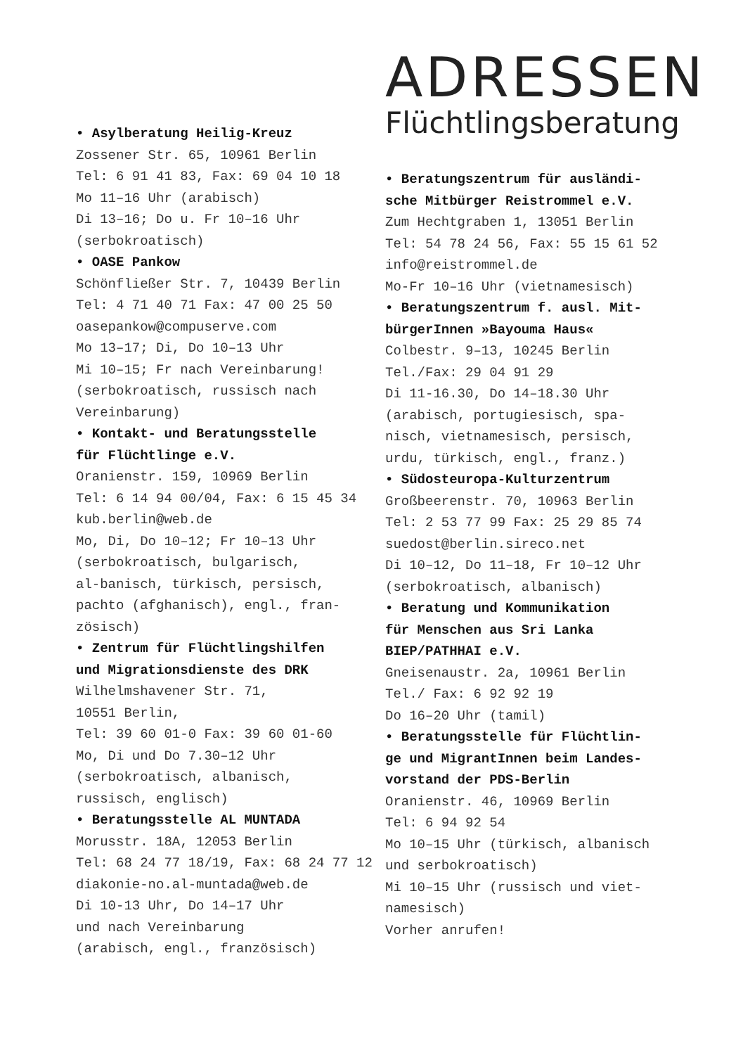• Asylberatung Heilig-Kreuz
Zossener Str. 65, 10961 Berlin
Tel: 6 91 41 83, Fax: 69 04 10 18
Mo 11–16 Uhr (arabisch)
Di 13–16; Do u. Fr 10–16 Uhr
(serbokroatisch)
• OASE Pankow
Schönfließer Str. 7, 10439 Berlin
Tel: 4 71 40 71 Fax: 47 00 25 50
oasepankow@compuserve.com
Mo 13–17; Di, Do 10–13 Uhr
Mi 10–15; Fr nach Vereinbarung!
(serbokroatisch, russisch nach
Vereinbarung)
• Kontakt- und Beratungsstelle
für Flüchtlinge e.V.
Oranienstr. 159, 10969 Berlin
Tel: 6 14 94 00/04, Fax: 6 15 45 34
kub.berlin@web.de
Mo, Di, Do 10–12; Fr 10–13 Uhr
(serbokroatisch, bulgarisch,
al-banisch, türkisch, persisch,
pachto (afghanisch), engl., fran-
zösisch)
• Zentrum für Flüchtlingshilfen
und Migrationsdienste des DRK
Wilhelmshavener Str. 71,
10551 Berlin,
Tel: 39 60 01-0 Fax: 39 60 01-60
Mo, Di und Do 7.30–12 Uhr
(serbokroatisch, albanisch,
russisch, englisch)
• Beratungsstelle AL MUNTADA
Morusstr. 18A, 12053 Berlin
Tel: 68 24 77 18/19, Fax: 68 24 77 12
diakonie-no.al-muntada@web.de
Di 10-13 Uhr, Do 14–17 Uhr
und nach Vereinbarung
(arabisch, engl., französisch)
ADRESSEN
Flüchtlingsberatung
• Beratungszentrum für ausländi-
sche Mitbürger Reistrommel e.V.
Zum Hechtgraben 1, 13051 Berlin
Tel: 54 78 24 56, Fax: 55 15 61 52
info@reistrommel.de
Mo-Fr 10–16 Uhr (vietnamesisch)
• Beratungszentrum f. ausl. Mit-
bürgerInnen »Bayouma Haus«
Colbestr. 9–13, 10245 Berlin
Tel./Fax: 29 04 91 29
Di 11-16.30, Do 14–18.30 Uhr
(arabisch, portugiesisch, spa-
nisch, vietnamesisch, persisch,
urdu, türkisch, engl., franz.)
• Südosteuropa-Kulturzentrum
Großbeerenstr. 70, 10963 Berlin
Tel: 2 53 77 99 Fax: 25 29 85 74
suedost@berlin.sireco.net
Di 10–12, Do 11–18, Fr 10–12 Uhr
(serbokroatisch, albanisch)
• Beratung und Kommunikation
für Menschen aus Sri Lanka
BIEP/PATHHAI e.V.
Gneisenaustr. 2a, 10961 Berlin
Tel./ Fax: 6 92 92 19
Do 16–20 Uhr (tamil)
• Beratungsstelle für Flüchtlin-
ge und MigrantInnen beim Landes-
vorstand der PDS-Berlin
Oranienstr. 46, 10969 Berlin
Tel: 6 94 92 54
Mo 10–15 Uhr (türkisch, albanisch
und serbokroatisch)
Mi 10–15 Uhr (russisch und viet-
namesisch)
Vorher anrufen!